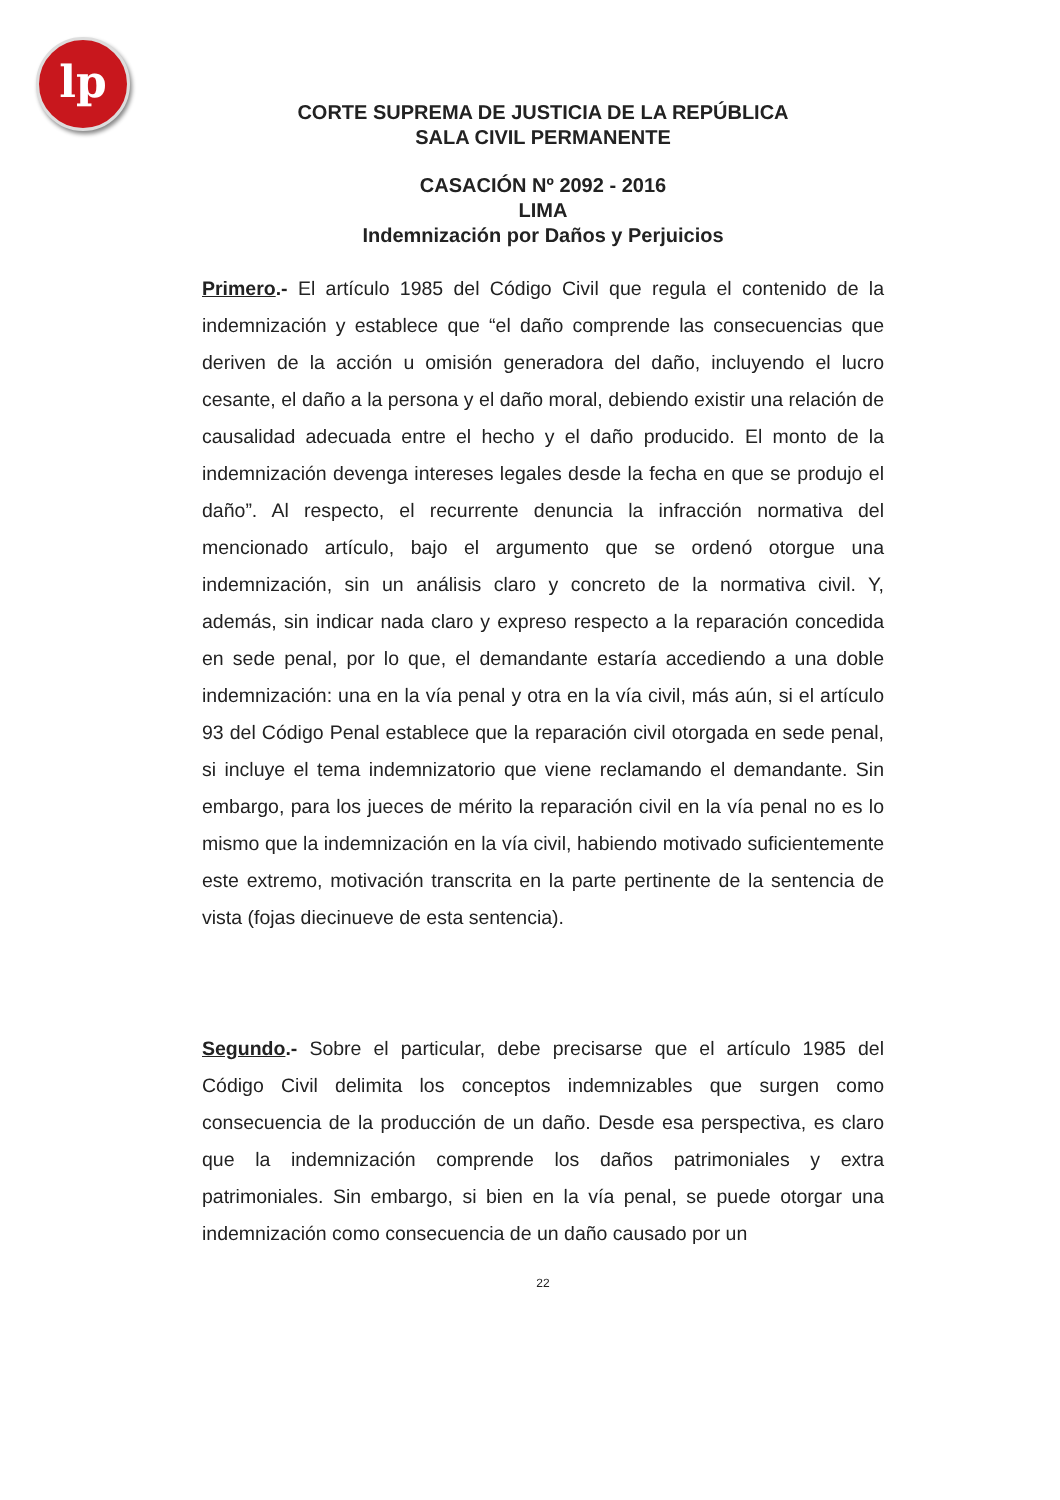lp
CORTE SUPREMA DE JUSTICIA DE LA REPÚBLICA
SALA CIVIL PERMANENTE
CASACIÓN Nº 2092 - 2016
LIMA
Indemnización por Daños y Perjuicios
Primero.- El artículo 1985 del Código Civil que regula el contenido de la indemnización y establece que “el daño comprende las consecuencias que deriven de la acción u omisión generadora del daño, incluyendo el lucro cesante, el daño a la persona y el daño moral, debiendo existir una relación de causalidad adecuada entre el hecho y el daño producido. El monto de la indemnización devenga intereses legales desde la fecha en que se produjo el daño”. Al respecto, el recurrente denuncia la infracción normativa del mencionado artículo, bajo el argumento que se ordenó otorgue una indemnización, sin un análisis claro y concreto de la normativa civil. Y, además, sin indicar nada claro y expreso respecto a la reparación concedida en sede penal, por lo que, el demandante estaría accediendo a una doble indemnización: una en la vía penal y otra en la vía civil, más aún, si el artículo 93 del Código Penal establece que la reparación civil otorgada en sede penal, si incluye el tema indemnizatorio que viene reclamando el demandante. Sin embargo, para los jueces de mérito la reparación civil en la vía penal no es lo mismo que la indemnización en la vía civil, habiendo motivado suficientemente este extremo, motivación transcrita en la parte pertinente de la sentencia de vista (fojas diecinueve de esta sentencia).
Segundo.- Sobre el particular, debe precisarse que el artículo 1985 del Código Civil delimita los conceptos indemnizables que surgen como consecuencia de la producción de un daño. Desde esa perspectiva, es claro que la indemnización comprende los daños patrimoniales y extra patrimoniales. Sin embargo, si bien en la vía penal, se puede otorgar una indemnización como consecuencia de un daño causado por un
22